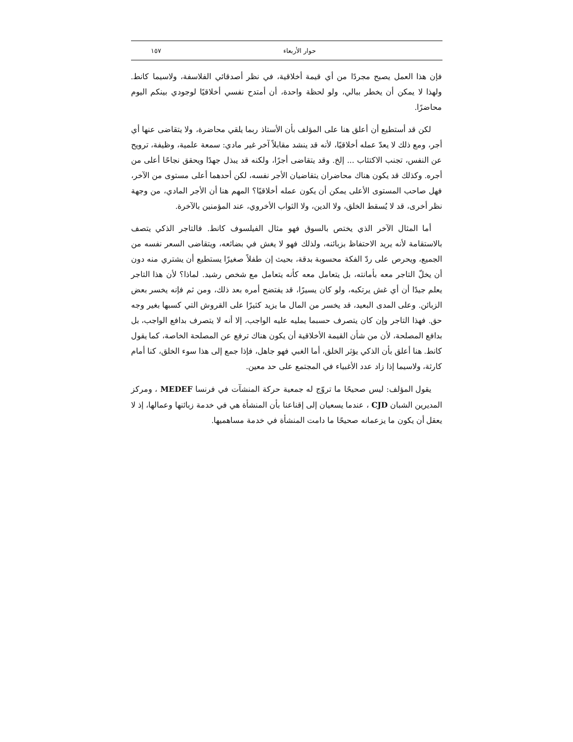حوار الأربعاء ١٥٧
فإن هذا العمل يصبح مجردًا من أي قيمة أخلاقية، في نظر أصدقائي الفلاسفة، ولاسيما كانط. ولهذا لا يمكن أن يخطر ببالي، ولو لحظة واحدة، أن أمتدح نفسي أخلاقيًا لوجودي بينكم اليوم محاضرًا.
لكن قد أستطيع أن أعلق هنا على المؤلف بأن الأستاذ ربما يلقي محاضرة، ولا يتقاضى عنها أي أجر، ومع ذلك لا يعدّ عمله أخلاقيًا، لأنه قد ينشد مقابلاً آخر غير مادي: سمعة علمية، وظيفة، ترويح عن النفس، تجنب الاكتئاب ... إلخ. وقد يتقاضى أجرًا، ولكنه قد يبذل جهدًا ويحقق نجاحًا أعلى من أجره. وكذلك قد يكون هناك محاضران يتقاضيان الأجر نفسه، لكن أحدهما أعلى مستوى من الآخر، فهل صاحب المستوى الأعلى يمكن أن يكون عمله أخلاقيًا؟ المهم هنا أن الأجر المادي، من وجهة نظر أخرى، قد لا يُسقط الخلق، ولا الدين، ولا الثواب الأخروي، عند المؤمنين بالآخرة.
أما المثال الآخر الذي يختص بالسوق فهو مثال الفيلسوف كانط. فالتاجر الذكي يتصف بالاستقامة لأنه يريد الاحتفاظ بزبائنه، ولذلك فهو لا يغش في بضائعه، ويتقاضى السعر نفسه من الجميع، ويحرص على ردّ الفكة محسوبة بدقة، بحيث إن طفلاً صغيرًا يستطيع أن يشتري منه دون أن يخلّ التاجر معه بأمانته، بل يتعامل معه كأنه يتعامل مع شخص رشيد. لماذا؟ لأن هذا التاجر يعلم جيدًا أن أي غش يرتكبه، ولو كان يسيرًا، قد يفتضح أمره بعد ذلك، ومن ثم فإنه يخسر بعض الزبائن. وعلى المدى البعيد، قد يخسر من المال ما يزيد كثيرًا على القروش التي كسبها بغير وجه حق. فهذا التاجر وإن كان يتصرف حسبما يمليه عليه الواجب، إلا أنه لا يتصرف بدافع الواجب، بل بدافع المصلحة، لأن من شأن القيمة الأخلاقية أن يكون هناك ترفع عن المصلحة الخاصة، كما يقول كانط. هنا أعلق بأن الذكي يؤثر الخلق، أما الغبي فهو جاهل، فإذا جمع إلى هذا سوء الخلق، كنا أمام كارثة، ولاسيما إذا زاد عدد الأغبياء في المجتمع على حد معين.
يقول المؤلف: ليس صحيحًا ما تروّج له جمعية حركة المنشآت في فرنسا MEDEF ، ومركز المديرين الشبان CJD ، عندما يسعيان إلى إقناعنا بأن المنشأة هي في خدمة زبائنها وعمالها، إذ لا يعقل أن يكون ما يزعمانه صحيحًا ما دامت المنشأة في خدمة مساهميها.